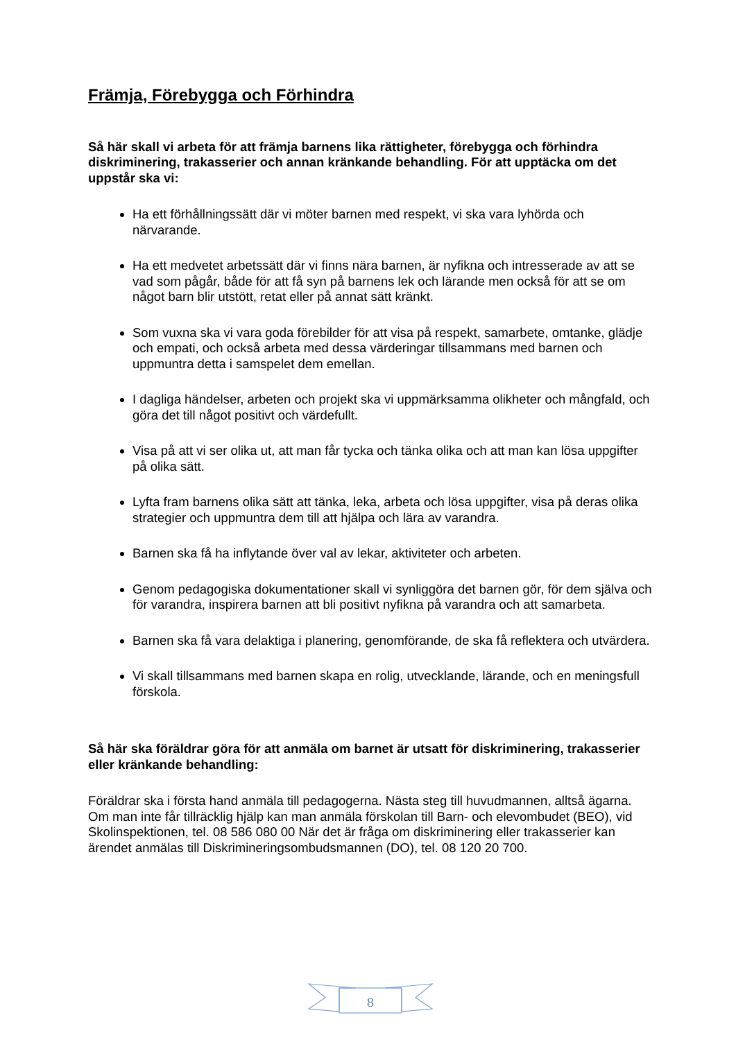Främja, Förebygga och Förhindra
Så här skall vi arbeta för att främja barnens lika rättigheter, förebygga och förhindra diskriminering, trakasserier och annan kränkande behandling. För att upptäcka om det uppstår ska vi:
Ha ett förhållningssätt där vi möter barnen med respekt, vi ska vara lyhörda och närvarande.
Ha ett medvetet arbetssätt där vi finns nära barnen, är nyfikna och intresserade av att se vad som pågår, både för att få syn på barnens lek och lärande men också för att se om något barn blir utstött, retat eller på annat sätt kränkt.
Som vuxna ska vi vara goda förebilder för att visa på respekt, samarbete, omtanke, glädje och empati, och också arbeta med dessa värderingar tillsammans med barnen och uppmuntra detta i samspelet dem emellan.
I dagliga händelser, arbeten och projekt ska vi uppmärksamma olikheter och mångfald, och göra det till något positivt och värdefullt.
Visa på att vi ser olika ut, att man får tycka och tänka olika och att man kan lösa uppgifter på olika sätt.
Lyfta fram barnens olika sätt att tänka, leka, arbeta och lösa uppgifter, visa på deras olika strategier och uppmuntra dem till att hjälpa och lära av varandra.
Barnen ska få ha inflytande över val av lekar, aktiviteter och arbeten.
Genom pedagogiska dokumentationer skall vi synliggöra det barnen gör, för dem själva och för varandra, inspirera barnen att bli positivt nyfikna på varandra och att samarbeta.
Barnen ska få vara delaktiga i planering, genomförande, de ska få reflektera och utvärdera.
Vi skall tillsammans med barnen skapa en rolig, utvecklande, lärande, och en meningsfull förskola.
Så här ska föräldrar göra för att anmäla om barnet är utsatt för diskriminering, trakasserier eller kränkande behandling:
Föräldrar ska i första hand anmäla till pedagogerna. Nästa steg till huvudmannen, alltså ägarna. Om man inte får tillräcklig hjälp kan man anmäla förskolan till Barn- och elevombudet (BEO), vid Skolinspektionen, tel. 08 586 080 00 När det är fråga om diskriminering eller trakasserier kan ärendet anmälas till Diskrimineringsombudsmannen (DO), tel. 08 120 20 700.
8